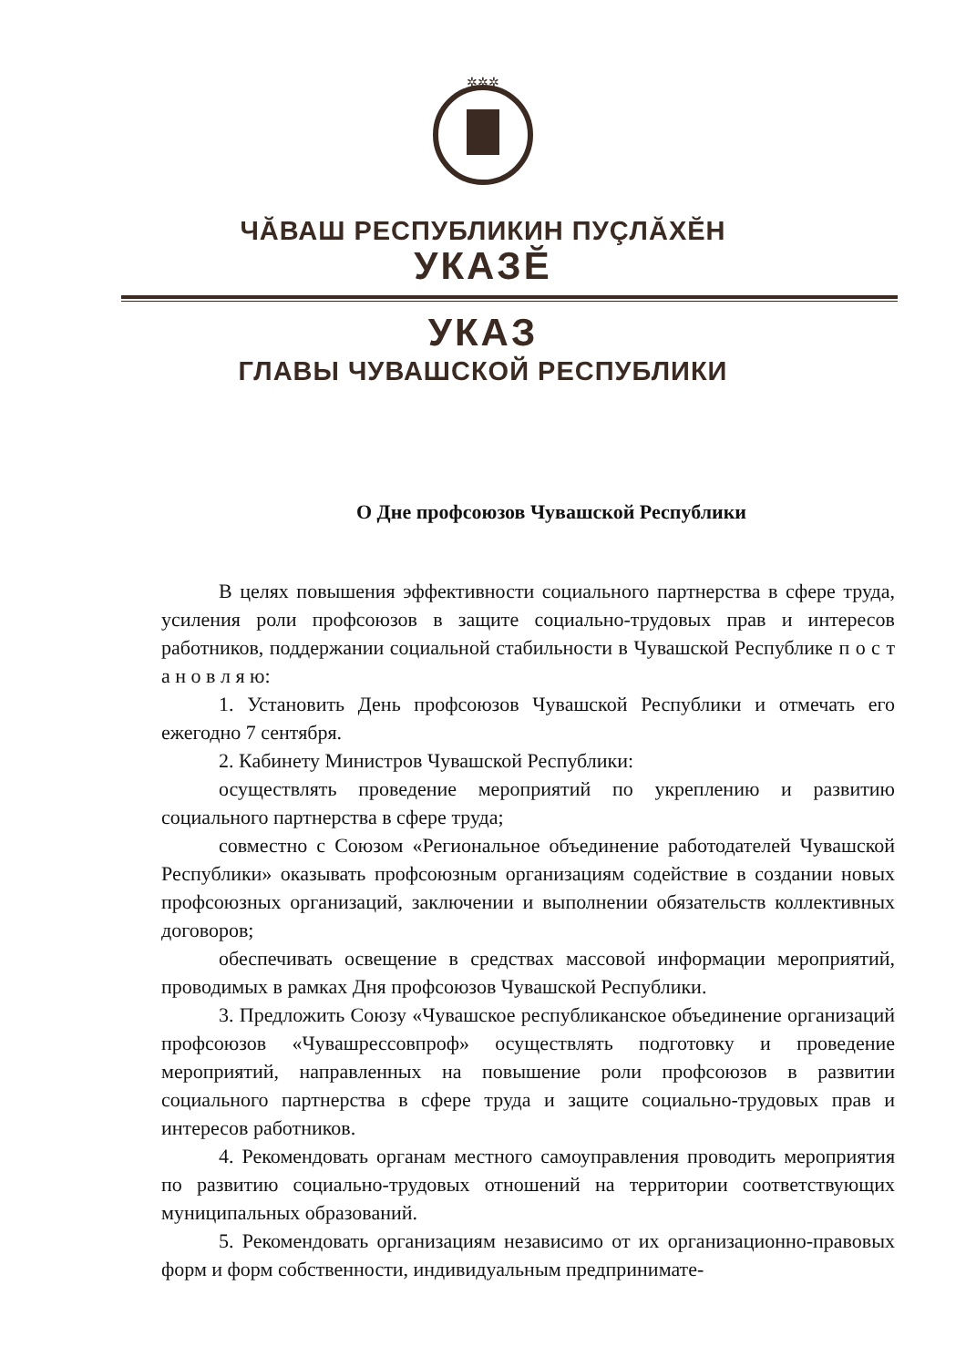✲✲✲
ЧĂВАШ РЕСПУБЛИКИН ПУÇЛĂХĔН
УКАЗĔ
УКАЗ
ГЛАВЫ ЧУВАШСКОЙ РЕСПУБЛИКИ
О Дне профсоюзов Чувашской Республики
В целях повышения эффективности социального партнерства в сфере труда, усиления роли профсоюзов в защите социально-трудовых прав и интересов работников, поддержании социальной стабильности в Чувашской Республике п о с т а н о в л я ю:
1. Установить День профсоюзов Чувашской Республики и отмечать его ежегодно 7 сентября.
2. Кабинету Министров Чувашской Республики:
осуществлять проведение мероприятий по укреплению и развитию социального партнерства в сфере труда;
совместно с Союзом «Региональное объединение работодателей Чувашской Республики» оказывать профсоюзным организациям содействие в создании новых профсоюзных организаций, заключении и выполнении обязательств коллективных договоров;
обеспечивать освещение в средствах массовой информации мероприятий, проводимых в рамках Дня профсоюзов Чувашской Республики.
3. Предложить Союзу «Чувашское республиканское объединение организаций профсоюзов «Чувашрессовпроф» осуществлять подготовку и проведение мероприятий, направленных на повышение роли профсоюзов в развитии социального партнерства в сфере труда и защите социально-трудовых прав и интересов работников.
4. Рекомендовать органам местного самоуправления проводить мероприятия по развитию социально-трудовых отношений на территории соответствующих муниципальных образований.
5. Рекомендовать организациям независимо от их организационно-правовых форм и форм собственности, индивидуальным предпринимате-